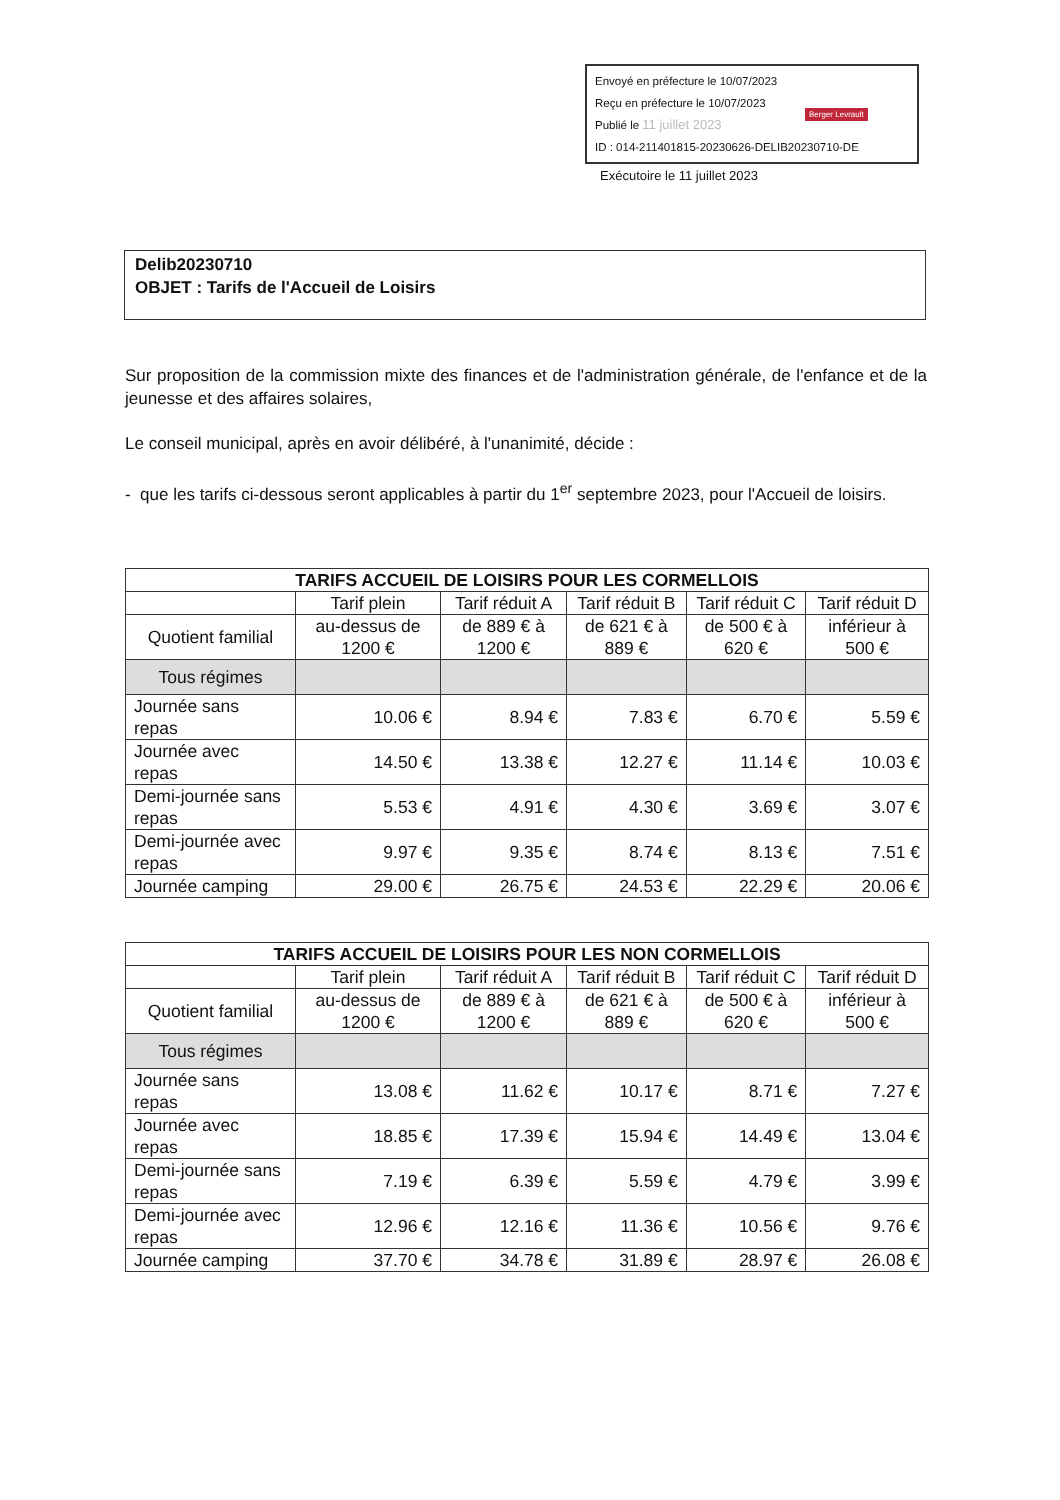Envoyé en préfecture le 10/07/2023
Reçu en préfecture le 10/07/2023
Publié le 11 juillet 2023
ID : 014-211401815-20230626-DELIB20230710-DE
Berger Levrault
Exécutoire le 11 juillet 2023
Delib20230710
OBJET : Tarifs de l'Accueil de Loisirs
Sur proposition de la commission mixte des finances et de l'administration générale, de l'enfance et de la jeunesse et des affaires solaires,
Le conseil municipal, après en avoir délibéré, à l'unanimité, décide :
- que les tarifs ci-dessous seront applicables à partir du 1<sup>er</sup> septembre 2023, pour l'Accueil de loisirs.
| TARIFS ACCUEIL DE LOISIRS POUR LES CORMELLOIS | | | | | |
| --- | --- | --- | --- | --- | --- |
| | Tarif plein | Tarif réduit A | Tarif réduit B | Tarif réduit C | Tarif réduit D |
| Quotient familial | au-dessus de 1200 € | de 889 € à 1200 € | de 621 € à 889 € | de 500 € à 620 € | inférieur à 500 € |
| Tous régimes | | | | | |
| Journée sans repas | 10.06 € | 8.94 € | 7.83 € | 6.70 € | 5.59 € |
| Journée avec repas | 14.50 € | 13.38 € | 12.27 € | 11.14 € | 10.03 € |
| Demi-journée sans repas | 5.53 € | 4.91 € | 4.30 € | 3.69 € | 3.07 € |
| Demi-journée avec repas | 9.97 € | 9.35 € | 8.74 € | 8.13 € | 7.51 € |
| Journée camping | 29.00 € | 26.75 € | 24.53 € | 22.29 € | 20.06 € |
| TARIFS ACCUEIL DE LOISIRS POUR LES NON CORMELLOIS | | | | | |
| --- | --- | --- | --- | --- | --- |
| | Tarif plein | Tarif réduit A | Tarif réduit B | Tarif réduit C | Tarif réduit D |
| Quotient familial | au-dessus de 1200 € | de 889 € à 1200 € | de 621 € à 889 € | de 500 € à 620 € | inférieur à 500 € |
| Tous régimes | | | | | |
| Journée sans repas | 13.08 € | 11.62 € | 10.17 € | 8.71 € | 7.27 € |
| Journée avec repas | 18.85 € | 17.39 € | 15.94 € | 14.49 € | 13.04 € |
| Demi-journée sans repas | 7.19 € | 6.39 € | 5.59 € | 4.79 € | 3.99 € |
| Demi-journée avec repas | 12.96 € | 12.16 € | 11.36 € | 10.56 € | 9.76 € |
| Journée camping | 37.70 € | 34.78 € | 31.89 € | 28.97 € | 26.08 € |